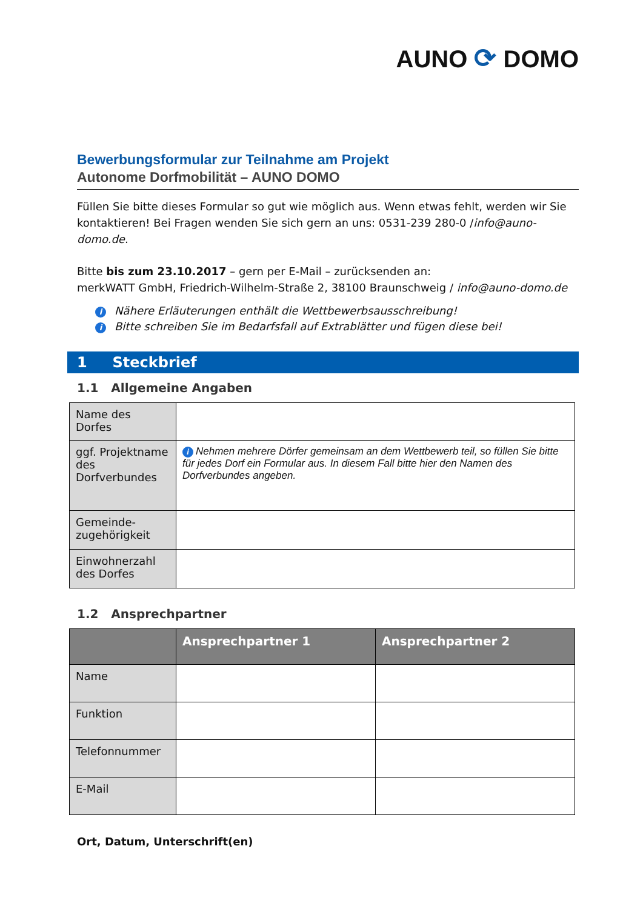AUNO ⟳ DOMO
Bewerbungsformular zur Teilnahme am Projekt
Autonome Dorfmobilität – AUNO DOMO
Füllen Sie bitte dieses Formular so gut wie möglich aus. Wenn etwas fehlt, werden wir Sie kontaktieren! Bei Fragen wenden Sie sich gern an uns: 0531-239 280-0 /info@auno-domo.de.
Bitte bis zum 23.10.2017 – gern per E-Mail – zurücksenden an:
merkWATT GmbH, Friedrich-Wilhelm-Straße 2, 38100 Braunschweig / info@auno-domo.de
i Nähere Erläuterungen enthält die Wettbewerbsausschreibung!
i Bitte schreiben Sie im Bedarfsfall auf Extrablätter und fügen diese bei!
1 Steckbrief
1.1 Allgemeine Angaben
| Name des Dorfes | |
| ggf. Projektname des Dorfverbundes | i Nehmen mehrere Dörfer gemeinsam an dem Wettbewerb teil, so füllen Sie bitte für jedes Dorf ein Formular aus. In diesem Fall bitte hier den Namen des Dorfverbundes angeben. |
| Gemeinde-zugehörigkeit | |
| Einwohnerzahl des Dorfes | |
1.2 Ansprechpartner
| | Ansprechpartner 1 | Ansprechpartner 2 |
| --- | --- | --- |
| Name | | |
| Funktion | | |
| Telefonnummer | | |
| E-Mail | | |
Ort, Datum, Unterschrift(en)